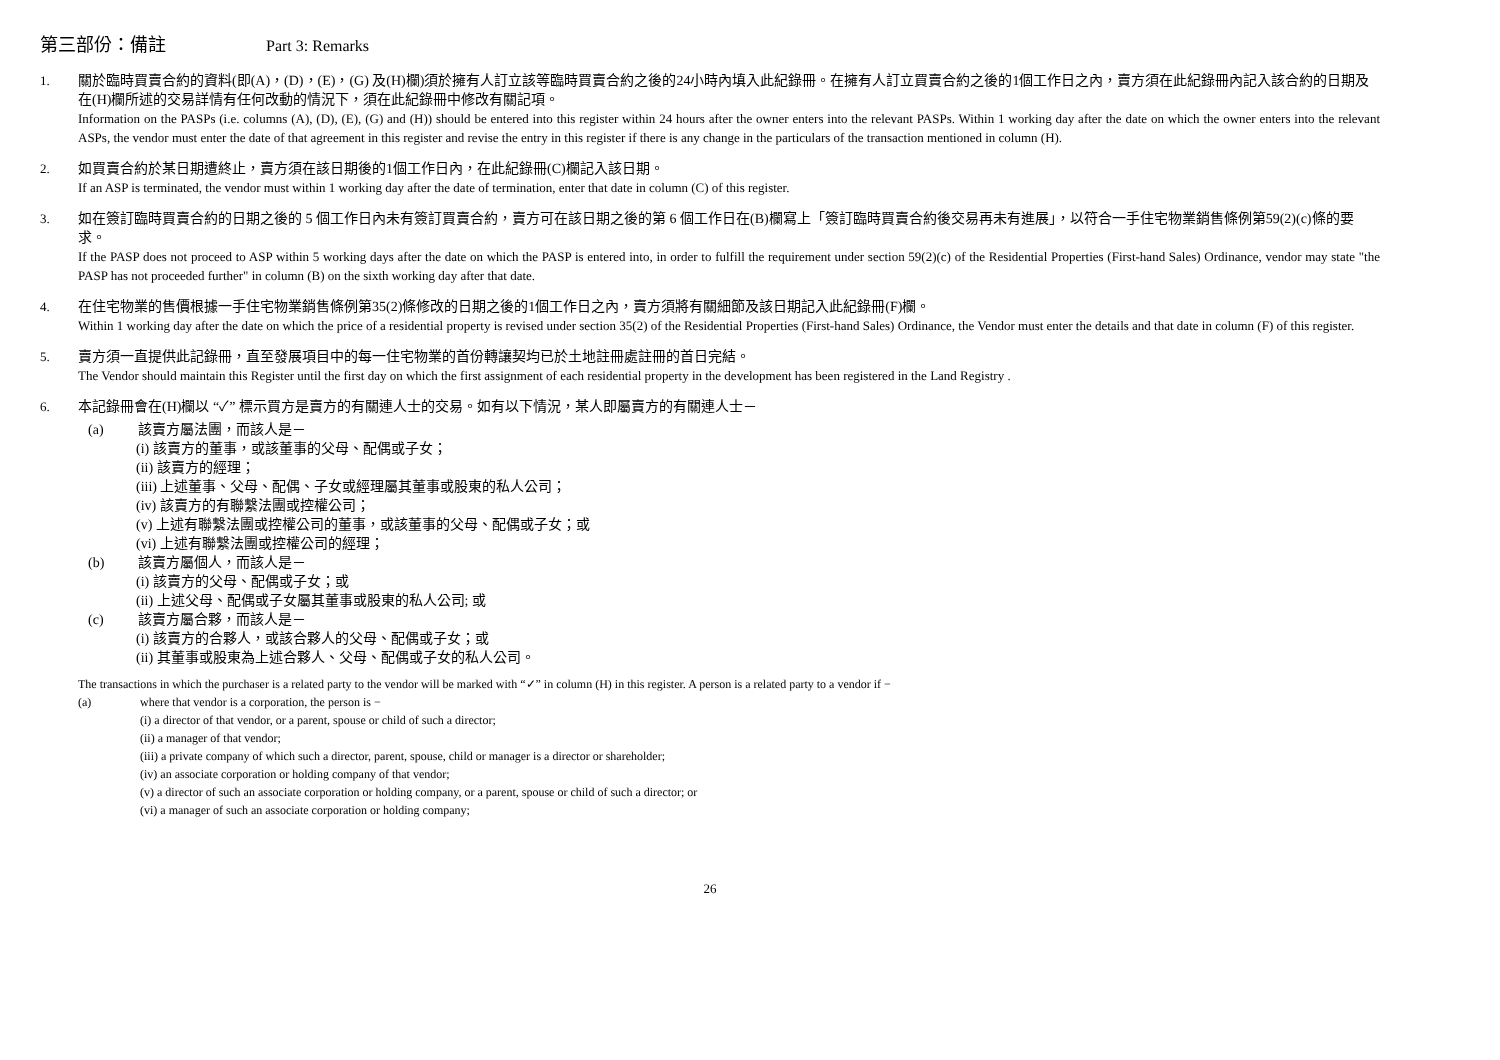第三部份：備註 Part 3: Remarks
1. 關於臨時買賣合約的資料(即(A)，(D)，(E)，(G) 及(H)欄)須於擁有人訂立該等臨時買賣合約之後的24小時內填入此紀錄冊。在擁有人訂立買賣合約之後的1個工作日之內，賣方須在此紀錄冊內記入該合約的日期及在(H)欄所述的交易詳情有任何改動的情況下，須在此紀錄冊中修改有關記項。
Information on the PASPs (i.e. columns (A), (D), (E), (G) and (H)) should be entered into this register within 24 hours after the owner enters into the relevant PASPs. Within 1 working day after the date on which the owner enters into the relevant ASPs, the vendor must enter the date of that agreement in this register and revise the entry in this register if there is any change in the particulars of the transaction mentioned in column (H).
2. 如買賣合約於某日期遭終止，賣方須在該日期後的1個工作日內，在此紀錄冊(C)欄記入該日期。
If an ASP is terminated, the vendor must within 1 working day after the date of termination, enter that date in column (C) of this register.
3. 如在簽訂臨時買賣合約的日期之後的 5 個工作日內未有簽訂買賣合約，賣方可在該日期之後的第 6 個工作日在(B)欄寫上「簽訂臨時買賣合約後交易再未有進展」，以符合一手住宅物業銷售條例第59(2)(c)條的要求。
If the PASP does not proceed to ASP within 5 working days after the date on which the PASP is entered into, in order to fulfill the requirement under section 59(2)(c) of the Residential Properties (First-hand Sales) Ordinance, vendor may state "the PASP has not proceeded further" in column (B) on the sixth working day after that date.
4. 在住宅物業的售價根據一手住宅物業銷售條例第35(2)條修改的日期之後的1個工作日之內，賣方須將有關細節及該日期記入此紀錄冊(F)欄。
Within 1 working day after the date on which the price of a residential property is revised under section 35(2) of the Residential Properties (First-hand Sales) Ordinance, the Vendor must enter the details and that date in column (F) of this register.
5. 賣方須一直提供此記錄冊，直至發展項目中的每一住宅物業的首份轉讓契均已於土地註冊處註冊的首日完結。
The Vendor should maintain this Register until the first day on which the first assignment of each residential property in the development has been registered in the Land Registry .
6. 本記錄冊會在(H)欄以 “✓” 標示買方是賣方的有關連人士的交易。如有以下情況，某人即屬賣方的有關連人士－
(a) 該賣方屬法團，而該人是－
(i) 該賣方的董事，或該董事的父母、配偶或子女；
(ii) 該賣方的經理；
(iii) 上述董事、父母、配偶、子女或經理屬其董事或股東的私人公司；
(iv) 該賣方的有聯繫法團或控權公司；
(v) 上述有聯繫法團或控權公司的董事，或該董事的父母、配偶或子女；或
(vi) 上述有聯繫法團或控權公司的經理；
(b) 該賣方屬個人，而該人是－
(i) 該賣方的父母、配偶或子女；或
(ii) 上述父母、配偶或子女屬其董事或股東的私人公司; 或
(c) 該賣方屬合夥，而該人是－
(i) 該賣方的合夥人，或該合夥人的父母、配偶或子女；或
(ii) 其董事或股東為上述合夥人、父母、配偶或子女的私人公司。
The transactions in which the purchaser is a related party to the vendor will be marked with “✓” in column (H) in this register. A person is a related party to a vendor if −
(a) where that vendor is a corporation, the person is −
(i) a director of that vendor, or a parent, spouse or child of such a director;
(ii) a manager of that vendor;
(iii) a private company of which such a director, parent, spouse, child or manager is a director or shareholder;
(iv) an associate corporation or holding company of that vendor;
(v) a director of such an associate corporation or holding company, or a parent, spouse or child of such a director; or
(vi) a manager of such an associate corporation or holding company;
26